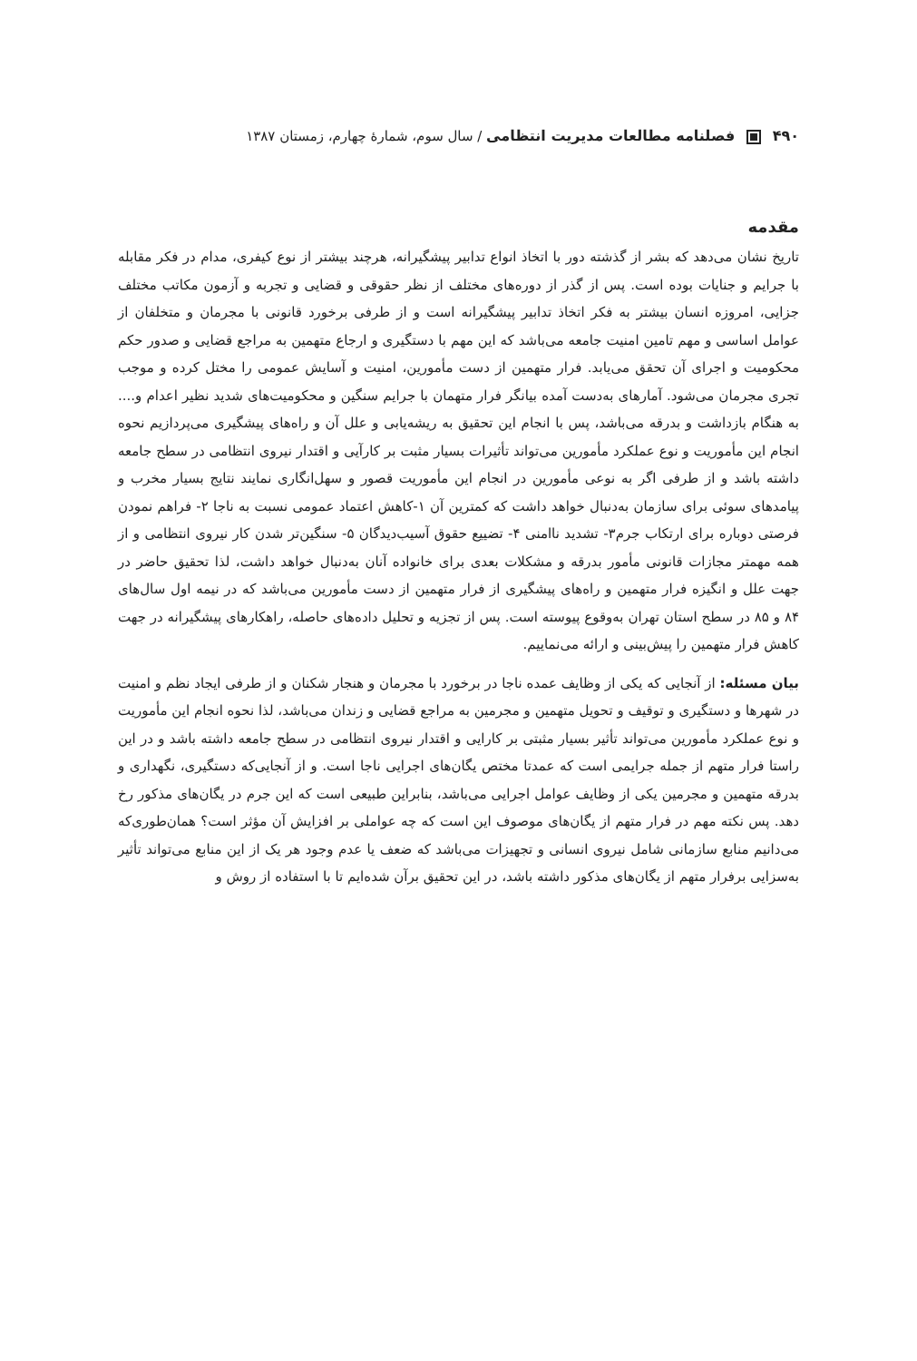۴۹۰ فصلنامه مطالعات مدیریت انتظامی / سال سوم، شمارهٔ چهارم، زمستان ۱۳۸۷
مقدمه
تاریخ نشان می‌دهد که بشر از گذشته دور با اتخاذ انواع تدابیر پیشگیرانه، هرچند بیشتر از نوع کیفری، مدام در فکر مقابله با جرایم و جنایات بوده است. پس از گذر از دوره‌های مختلف از نظر حقوقی و قضایی و تجربه و آزمون مکاتب مختلف جزایی، امروزه انسان بیشتر به فکر اتخاذ تدابیر پیشگیرانه است و از طرفی برخورد قانونی با مجرمان و متخلفان از عوامل اساسی و مهم تامین امنیت جامعه می‌باشد که این مهم با دستگیری و ارجاع متهمین به مراجع قضایی و صدور حکم محکومیت و اجرای آن تحقق می‌یابد. فرار متهمین از دست مأمورین، امنیت و آسایش عمومی را مختل کرده و موجب تجری مجرمان می‌شود. آمارهای به‌دست آمده بیانگر فرار متهمان با جرایم سنگین و محکومیت‌های شدید نظیر اعدام و.... به هنگام بازداشت و بدرقه می‌باشد، پس با انجام این تحقیق به ریشه‌یابی و علل آن و راه‌های پیشگیری می‌پردازیم نحوه انجام این مأموریت و نوع عملکرد مأمورین می‌تواند تأثیرات بسیار مثبت بر کارآیی و اقتدار نیروی انتظامی در سطح جامعه داشته باشد و از طرفی اگر به نوعی مأمورین در انجام این مأموریت قصور و سهل‌انگاری نمایند نتایج بسیار مخرب و پیامدهای سوئی برای سازمان به‌دنبال خواهد داشت که کمترین آن ۱-کاهش اعتماد عمومی نسبت به ناجا ۲- فراهم نمودن فرصتی دوباره برای ارتکاب جرم۳- تشدید ناامنی ۴- تضییع حقوق آسیب‌دیدگان ۵- سنگین‌تر شدن کار نیروی انتظامی و از همه مهمتر مجازات قانونی مأمور بدرقه و مشکلات بعدی برای خانواده آنان به‌دنبال خواهد داشت، لذا تحقیق حاضر در جهت علل و انگیزه فرار متهمین و راه‌های پیشگیری از فرار متهمین از دست مأمورین می‌باشد که در نیمه اول سال‌های ۸۴ و ۸۵ در سطح استان تهران به‌وقوع پیوسته است. پس از تجزیه و تحلیل داده‌های حاصله، راهکارهای پیشگیرانه در جهت کاهش فرار متهمین را پیش‌بینی و ارائه می‌نماییم.
بیان مسئله: از آنجایی که یکی از وظایف عمده ناجا در برخورد با مجرمان و هنجار شکنان و از طرفی ایجاد نظم و امنیت در شهرها و دستگیری و توقیف و تحویل متهمین و مجرمین به مراجع قضایی و زندان می‌باشد، لذا نحوه انجام این مأموریت و نوع عملکرد مأمورین می‌تواند تأثیر بسیار مثبتی بر کارایی و اقتدار نیروی انتظامی در سطح جامعه داشته باشد و در این راستا فرار متهم از جمله جرایمی است که عمدتا مختص یگان‌های اجرایی ناجا است. و از آنجایی‌که دستگیری، نگهداری و بدرقه متهمین و مجرمین یکی از وظایف عوامل اجرایی می‌باشد، بنابراین طبیعی است که این جرم در یگان‌های مذکور رخ دهد. پس نکته مهم در فرار متهم از یگان‌های موصوف این است که چه عواملی بر افزایش آن مؤثر است؟ همان‌طوری‌که می‌دانیم منابع سازمانی شامل نیروی انسانی و تجهیزات می‌باشد که ضعف یا عدم وجود هر یک از این منابع می‌تواند تأثیر به‌سزایی برفرار متهم از یگان‌های مذکور داشته باشد، در این تحقیق برآن شده‌ایم تا با استفاده از روش و